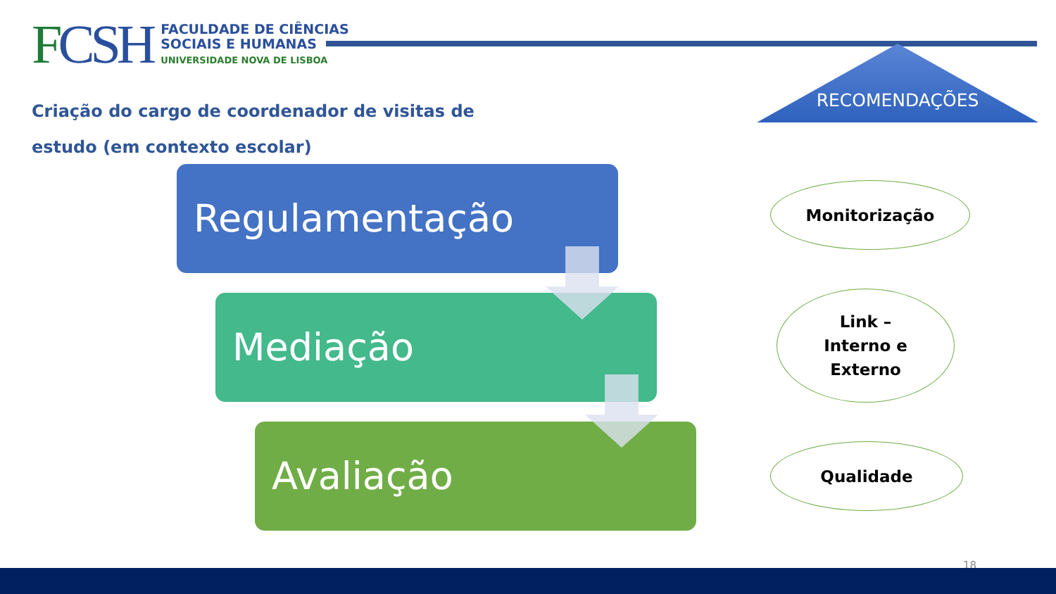FCSH
FACULDADE DE CIÊNCIAS
SOCIAIS E HUMANAS
UNIVERSIDADE NOVA DE LISBOA
RECOMENDAÇÕES
Criação do cargo de coordenador de visitas de estudo (em contexto escolar)
Regulamentação
Mediação
Avaliação
Monitorização
Link –
Interno e
Externo
Qualidade
18